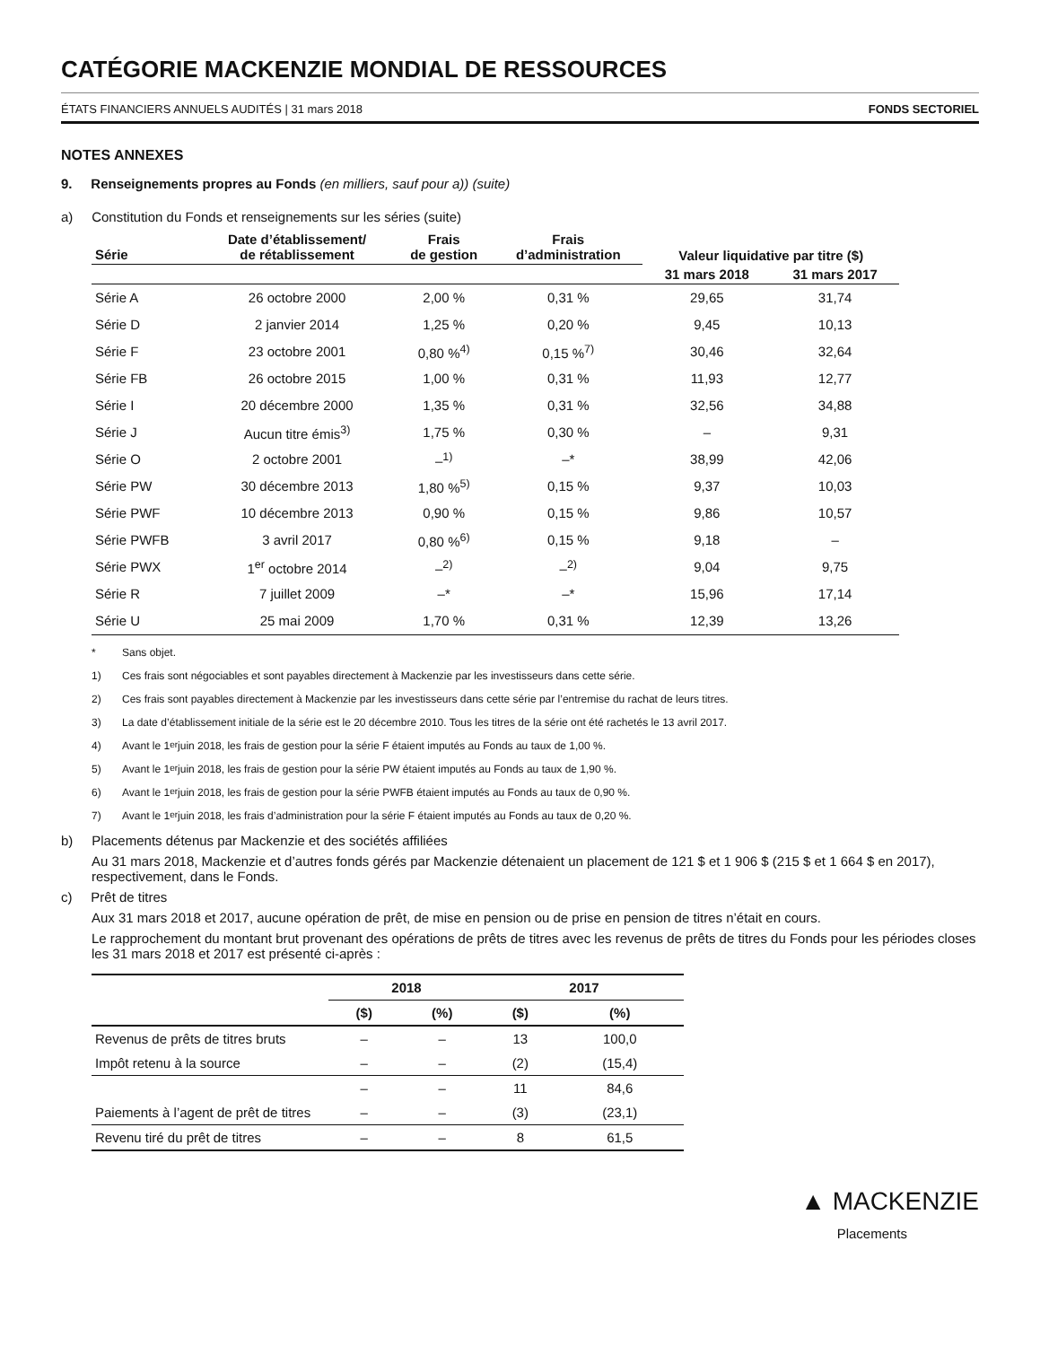CATÉGORIE MACKENZIE MONDIAL DE RESSOURCES
ÉTATS FINANCIERS ANNUELS AUDITÉS | 31 mars 2018 FONDS SECTORIEL
NOTES ANNEXES
9. Renseignements propres au Fonds (en milliers, sauf pour a)) (suite)
a) Constitution du Fonds et renseignements sur les séries (suite)
| Série | Date d’établissement/ de rétablissement | Frais de gestion | Frais d’administration | Valeur liquidative par titre ($) | |
| --- | --- | --- | --- | --- | --- |
| | | | | 31 mars 2018 | 31 mars 2017 |
| Série A | 26 octobre 2000 | 2,00 % | 0,31 % | 29,65 | 31,74 |
| Série D | 2 janvier 2014 | 1,25 % | 0,20 % | 9,45 | 10,13 |
| Série F | 23 octobre 2001 | 0,80 %<sup>4)</sup> | 0,15 %<sup>7)</sup> | 30,46 | 32,64 |
| Série FB | 26 octobre 2015 | 1,00 % | 0,31 % | 11,93 | 12,77 |
| Série I | 20 décembre 2000 | 1,35 % | 0,31 % | 32,56 | 34,88 |
| Série J | Aucun titre émis<sup>3)</sup> | 1,75 % | 0,30 % | – | 9,31 |
| Série O | 2 octobre 2001 | –<sup>1)</sup> | –* | 38,99 | 42,06 |
| Série PW | 30 décembre 2013 | 1,80 %<sup>5)</sup> | 0,15 % | 9,37 | 10,03 |
| Série PWF | 10 décembre 2013 | 0,90 % | 0,15 % | 9,86 | 10,57 |
| Série PWFB | 3 avril 2017 | 0,80 %<sup>6)</sup> | 0,15 % | 9,18 | – |
| Série PWX | 1<sup>er</sup> octobre 2014 | –<sup>2)</sup> | –<sup>2)</sup> | 9,04 | 9,75 |
| Série R | 7 juillet 2009 | –* | –* | 15,96 | 17,14 |
| Série U | 25 mai 2009 | 1,70 % | 0,31 % | 12,39 | 13,26 |
* Sans objet.
1) Ces frais sont négociables et sont payables directement à Mackenzie par les investisseurs dans cette série.
2) Ces frais sont payables directement à Mackenzie par les investisseurs dans cette série par l’entremise du rachat de leurs titres.
3) La date d’établissement initiale de la série est le 20 décembre 2010. Tous les titres de la série ont été rachetés le 13 avril 2017.
4) Avant le 1<sup>er</sup> juin 2018, les frais de gestion pour la série F étaient imputés au Fonds au taux de 1,00 %.
5) Avant le 1<sup>er</sup> juin 2018, les frais de gestion pour la série PW étaient imputés au Fonds au taux de 1,90 %.
6) Avant le 1<sup>er</sup> juin 2018, les frais de gestion pour la série PWFB étaient imputés au Fonds au taux de 0,90 %.
7) Avant le 1<sup>er</sup> juin 2018, les frais d’administration pour la série F étaient imputés au Fonds au taux de 0,20 %.
b) Placements détenus par Mackenzie et des sociétés affiliées
Au 31 mars 2018, Mackenzie et d’autres fonds gérés par Mackenzie détenaient un placement de 121 $ et 1 906 $ (215 $ et 1 664 $ en 2017), respectivement, dans le Fonds.
c) Prêt de titres
Aux 31 mars 2018 et 2017, aucune opération de prêt, de mise en pension ou de prise en pension de titres n’était en cours.
Le rapprochement du montant brut provenant des opérations de prêts de titres avec les revenus de prêts de titres du Fonds pour les périodes closes les 31 mars 2018 et 2017 est présenté ci-après :
| | 2018 | | 2017 | |
| --- | --- | --- | --- | --- |
| | ($) | (%) | ($) | (%) |
| Revenus de prêts de titres bruts | – | – | 13 | 100,0 |
| Impôt retenu à la source | – | – | (2) | (15,4) |
| | – | – | 11 | 84,6 |
| Paiements à l’agent de prêt de titres | – | – | (3) | (23,1) |
| Revenu tiré du prêt de titres | – | – | 8 | 61,5 |
▲ MACKENZIE
Placements